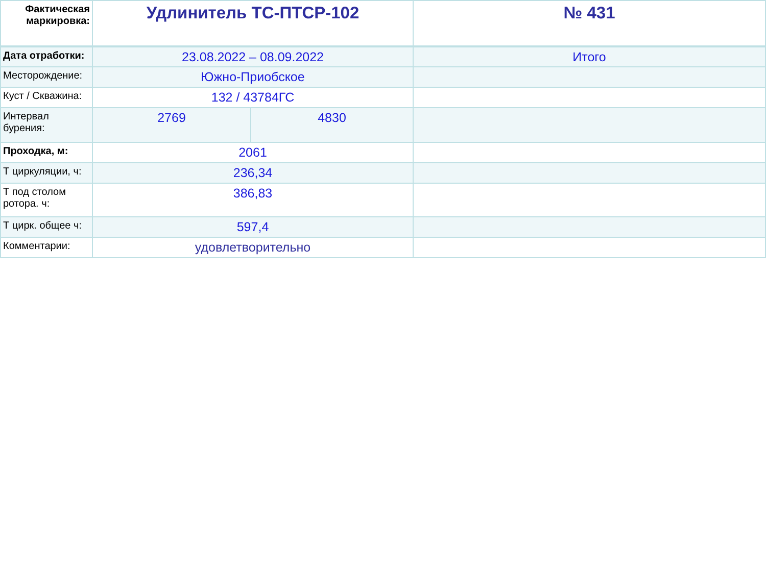| Фактическая маркировка: | Удлинитель ТС-ПТСР-102 | | № 431 |
| Дата отработки: | 23.08.2022 – 08.09.2022 | | Итого |
| Месторождение: | Южно-Приобское | | |
| Куст / Скважина: | 132 / 43784ГС | | |
| Интервал бурения: | 2769 | 4830 | |
| Проходка, м: | 2061 | | |
| Т циркуляции, ч: | 236,34 | | |
| Т под столом ротора. ч: | 386,83 | | |
| Т цирк. общее ч: | 597,4 | | |
| Комментарии: | удовлетворительно | | |